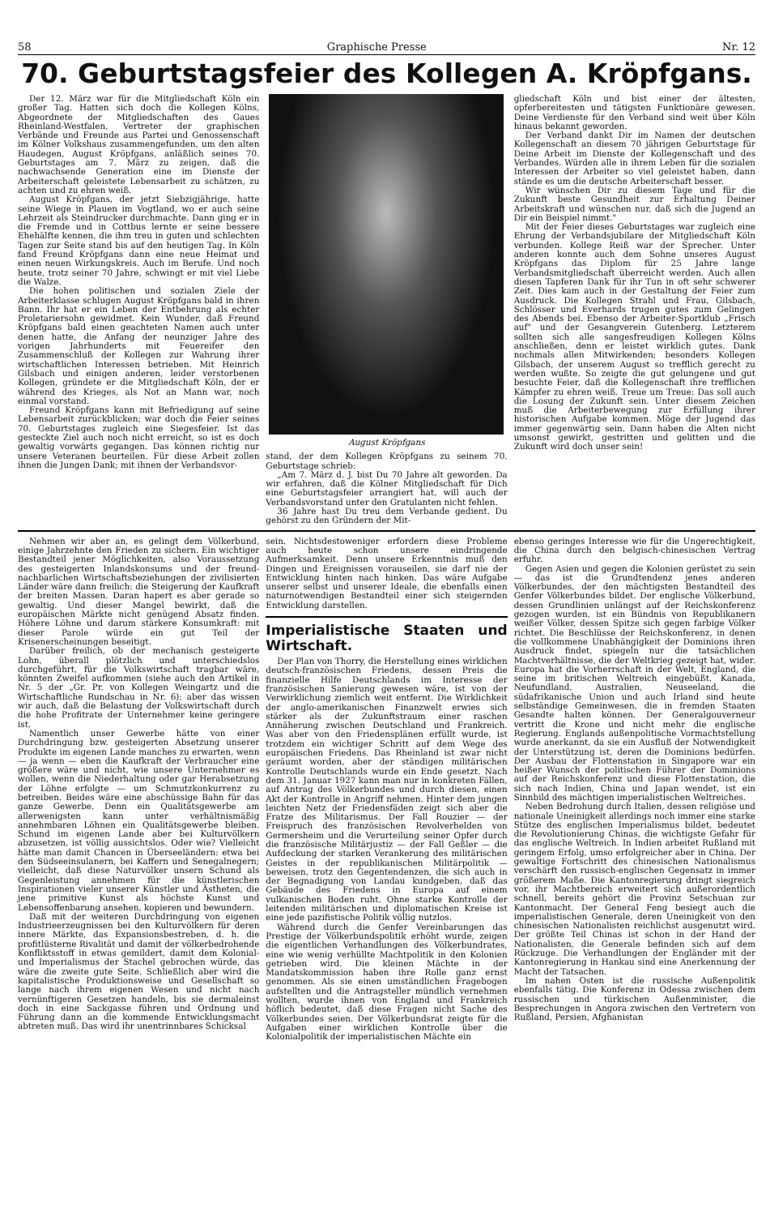58 Graphische Presse Nr. 12
70. Geburtstagsfeier des Kollegen A. Kröpfgans.
Der 12. März war für die Mitgliedschaft Köln ein großer Tag. Hatten sich doch die Kollegen Kölns, Abgeordnete der Mitgliedschaften des Gaues Rheinland-Westfalen, Vertreter der graphischen Verbände und Freunde aus Partei und Genossenschaft im Kölner Volkshaus zusammengefunden, um den alten Haudegen, August Kröpfgans, anläßlich seines 70. Geburtstages am 7. März zu zeigen, daß die nachwachsende Generation eine im Dienste der Arbeiterschaft geleistete Lebensarbeit zu schätzen, zu achten und zu ehren weiß.
August Kröpfgans, der jetzt Siebzigjährige, hatte seine Wiege in Plauen im Vogtland, wo er auch seine Lehrzeit als Steindrucker durchmachte. Dann ging er in die Fremde und in Cottbus lernte er seine bessere Ehehälfte kennen, die ihm treu in guten und schlechten Tagen zur Seite stand bis auf den heutigen Tag. In Köln fand Freund Kröpfgans dann eine neue Heimat und einen neuen Wirkungskreis. Auch im Berufe. Und noch heute, trotz seiner 70 Jahre, schwingt er mit viel Liebe die Walze.
Die hohen politischen und sozialen Ziele der Arbeiterklasse schlugen August Kröpfgans bald in ihren Bann. Ihr hat er ein Leben der Entbehrung als echter Proletariersohn gewidmet. Kein Wunder, daß Freund Kröpfgans bald einen geachteten Namen auch unter denen hatte, die Anfang der neunziger Jahre des vorigen Jahrhunderts mit Feuereifer den Zusammenschluß der Kollegen zur Wahrung ihrer wirtschaftlichen Interessen betrieben. Mit Heinrich Gilsbach und einigen anderen, leider verstorbenen Kollegen, gründete er die Mitgliedschaft Köln, der er während des Krieges, als Not an Mann war, noch einmal vorstand.
Freund Kröpfgans kann mit Befriedigung auf seine Lebensarbeit zurückblicken; war doch die Feier seines 70. Geburtstages zugleich eine Siegesfeier. Ist das gesteckte Ziel auch noch nicht erreicht, so ist es doch gewaltig vorwärts gegangen. Das können richtig nur unsere Veteranen beurteilen. Für diese Arbeit zollen ihnen die Jungen Dank; mit ihnen der Verbandsvor-
August Kröpfgans
stand, der dem Kollegen Kröpfgans zu seinem 70. Geburtstage schrieb:
„Am 7. März d. J. bist Du 70 Jahre alt geworden. Da wir erfahren, daß die Kölner Mitgliedschaft für Dich eine Geburtstagsfeier arrangiert hat, will auch der Verbandsvorstand unter den Gratulanten nicht fehlen.
36 Jahre hast Du treu dem Verbande gedient. Du gehörst zu den Gründern der Mit-
gliedschaft Köln und bist einer der ältesten, opferbereitesten und tätigsten Funktionäre gewesen. Deine Verdienste für den Verband sind weit über Köln hinaus bekannt geworden.
Der Verband dankt Dir im Namen der deutschen Kollegenschaft an diesem 70 jährigen Geburtstage für Deine Arbeit im Dienste der Kollegenschaft und des Verbandes. Würden alle in ihrem Leben für die sozialen Interessen der Arbeiter so viel geleistet haben, dann stände es um die deutsche Arbeiterschaft besser.
Wir wünschen Dir zu diesem Tage und für die Zukunft beste Gesundheit zur Erhaltung Deiner Arbeitskraft und wünschen nur, daß sich die Jugend an Dir ein Beispiel nimmt."
Mit der Feier dieses Geburtstages war zugleich eine Ehrung der Verbandsjubilare der Mitgliedschaft Köln verbunden. Kollege Reiß war der Sprecher. Unter anderen konnte auch dem Sohne unseres August Kröpfgans das Diplom für 25 Jahre lange Verbandsmitgliedschaft überreicht werden. Auch allen diesen Tapferen Dank für ihr Tun in oft sehr schwerer Zeit. Dies kam auch in der Gestaltung der Feier zum Ausdruck. Die Kollegen Strahl und Frau, Gilsbach, Schlösser und Everhards trugen gutes zum Gelingen des Abends bei. Ebenso der Arbeiter-Sportklub „Frisch auf" und der Gesangverein Gutenberg. Letzterem sollten sich alle sangesfreudigen Kollegen Kölns anschließen, denn er leistet wirklich gutes. Dank nochmals allen Mitwirkenden; besonders Kollegen Gilsbach, der unserem August so trefflich gerecht zu werden wußte. So zeigte die gut gelungene und gut besuchte Feier, daß die Kollegenschaft ihre trefflichen Kämpfer zu ehren weiß. Treue um Treue: Das soll auch die Losung der Zukunft sein. Unter diesem Zeichen muß die Arbeiterbewegung zur Erfüllung ihrer historischen Aufgabe kommen. Möge der Jugend das immer gegenwärtig sein. Dann haben die Alten nicht umsonst gewirkt, gestritten und gelitten und die Zukunft wird doch unser sein!
Nehmen wir aber an, es gelingt dem Völkerbund, einige Jahrzehnte den Frieden zu sichern. Ein wichtiger Bestandteil jener Möglichkeiten, also Voraussetzung des gesteigerten Inlandskonsums und der freund-nachbarlichen Wirtschaftsbeziehungen der zivilisierten Länder wäre dann freilich: die Steigerung der Kaufkraft der breiten Massen. Daran hapert es aber gerade so gewaltig. Und dieser Mangel bewirkt, daß die europäischen Märkte nicht genügend Absatz finden. Höhere Löhne und darum stärkere Konsumkraft: mit dieser Parole würde ein gut Teil der Krisenerscheinungen beseitigt.
Darüber freilich, ob der mechanisch gesteigerte Lohn, überall plötzlich und unterschiedslos durchgeführt, für die Volkswirtschaft tragbar wäre, könnten Zweifel aufkommen (siehe auch den Artikel in Nr. 5 der „Gr. Pr. von Kollegen Weingartz und die Wirtschaftliche Rundschau in Nr. 6); aber das wissen wir auch, daß die Belastung der Volkswirtschaft durch die hohe Profitrate der Unternehmer keine geringere ist.
Namentlich unser Gewerbe hätte von einer Durchdringung bzw. gesteigerten Absetzung unserer Produkte im eigenen Lande manches zu erwarten, wenn — ja wenn — eben die Kaufkraft der Verbraucher eine größere wäre und nicht, wie unsere Unternehmer es wollen, wenn die Niederhaltung oder gar Herabsetzung der Löhne erfolgte — um Schmutzkonkurrenz zu betreiben. Beides wäre eine abschüssige Bahn für das ganze Gewerbe. Denn ein Qualitätsgewerbe am allerwenigsten kann unter verhältnismäßig annehmbaren Löhnen ein Qualitätsgewerbe bleiben. Schund im eigenen Lande aber bei Kulturvölkern abzusetzen, ist völlig aussichtslos. Oder wie? Vielleicht hätte man damit Chancen in Überseeländern: etwa bei den Südseeinsulanern, bei Kaffern und Senegalnegern; vielleicht, daß diese Naturvölker unsern Schund als Gegenleistung annehmen für die künstlerischen Inspirationen vieler unserer Künstler und Ästheten, die jene primitive Kunst als höchste Kunst und Lebensoffenbarung ansehen, kopieren und bewundern.
Daß mit der weiteren Durchdringung von eigenen Industrieerzeugnissen bei den Kulturvölkern für deren innere Märkte, das Expansionsbestreben, d. h. die profitlüsterne Rivalität und damit der völkerbedrohende Konfliktsstoff in etwas gemildert, damit dem Kolonial- und Imperialismus der Stachel gebrochen würde, das wäre die zweite gute Seite. Schließlich aber wird die kapitalistische Produktionsweise und Gesellschaft so lange nach ihrem eigenen Wesen und nicht nach vernünftigeren Gesetzen handeln, bis sie dermaleinst doch in eine Sackgasse führen und Ordnung und Führung dann an die kommende Entwicklungsmacht abtreten muß. Das wird ihr unentrinnbares Schicksal
sein. Nichtsdestoweniger erfordern diese Probleme auch heute schon unsere eindringende Aufmerksamkeit. Denn unsere Erkenntnis muß den Dingen und Ereignissen vorauseilen, sie darf nie der Entwicklung hinten nach hinken. Das wäre Aufgabe unserer selbst und unserer Ideale, die ebenfalls einen naturnotwendigen Bestandteil einer sich steigernden Entwicklung darstellen.
Imperialistische Staaten und Wirtschaft.
Der Plan von Thorry, die Herstellung eines wirklichen deutsch-französischen Friedens, dessen Preis die finanzielle Hilfe Deutschlands im Interesse der französischen Sanierung gewesen wäre, ist von der Verwirklichung ziemlich weit entfernt. Die Wirklichkeit der anglo-amerikanischen Finanzwelt erwies sich stärker als der Zukunftstraum einer raschen Annäherung zwischen Deutschland und Frankreich. Was aber von den Friedensplänen erfüllt wurde, ist trotzdem ein wichtiger Schritt auf dem Wege des europäischen Friedens. Das Rheinland ist zwar nicht geräumt worden, aber der ständigen militärischen Kontrolle Deutschlands wurde ein Ende gesetzt. Nach dem 31. Januar 1927 kann man nur in konkreten Fällen, auf Antrag des Völkerbundes und durch diesen, einen Akt der Kontrolle in Angriff nehmen. Hinter dem jungen leichten Netz der Friedensfäden zeigt sich aber die Fratze des Militarismus. Der Fall Rouzier — der Freispruch des französischen Revolverhelden von Germersheim und die Verurteilung seiner Opfer durch die französische Militärjustiz — der Fall Geßler — die Aufdeckung der starken Verankerung des militärischen Geistes in der republikanischen Militärpolitik — beweisen, trotz den Gegentendenzen, die sich auch in der Begnadigung von Landau kundgeben, daß das Gebäude des Friedens in Europa auf einem vulkanischen Boden ruht. Ohne starke Kontrolle der leitenden militärischen und diplomatischen Kreise ist eine jede pazifistische Politik völlig nutzlos.
Während durch die Genfer Vereinbarungen das Prestige der Völkerbundspolitik erhöht wurde, zeigen die eigentlichen Verhandlungen des Völkerbundrates, eine wie wenig verhüllte Machtpolitik in den Kolonien getrieben wird. Die kleinen Mächte in der Mandatskommission haben ihre Rolle ganz ernst genommen. Als sie einen umständlichen Fragebogen aufstellten und die Antragsteller mündlich vernehmen wollten, wurde ihnen von England und Frankreich höflich bedeutet, daß diese Fragen nicht Sache des Völkerbundes seien. Der Völkerbundsrat zeigte für die Aufgaben einer wirklichen Kontrolle über die Kolonialpolitik der imperialistischen Mächte ein
ebenso geringes Interesse wie für die Ungerechtigkeit, die China durch den belgisch-chinesischen Vertrag erfuhr.
Gegen Asien und gegen die Kolonien gerüstet zu sein — das ist die Grundtendenz jenes anderen Völkerbundes, der den mächtigsten Bestandteil des Genfer Völkerbundes bildet. Der englische Völkerbund, dessen Grundlinien unlängst auf der Reichskonferenz gezogen wurden, ist ein Bündnis von Republikanern weißer Völker, dessen Spitze sich gegen farbige Völker richtet. Die Beschlüsse der Reichskonferenz, in denen die vollkommene Unabhängigkeit der Dominions ihren Ausdruck findet, spiegeln nur die tatsächlichen Machtverhältnisse, die der Weltkrieg gezeigt hat, wider. Europa hat die Vorherrschaft in der Welt, England, die seine im britischen Weltreich eingebüßt. Kanada, Neufundland, Australien, Neuseeland, die südafrikanische Union und auch Irland sind heute selbständige Gemeinwesen, die in fremden Staaten Gesandte halten können. Der Generalgouverneur vertritt die Krone und nicht mehr die englische Regierung. Englands außenpolitische Vormachtstellung wurde anerkannt, da sie ein Ausfluß der Notwendigkeit der Unterstützung ist, deren die Dominions bedürfen. Der Ausbau der Flottenstation in Singapore war ein heißer Wunsch der politischen Führer der Dominions auf der Reichskonferenz und diese Flottenstation, die sich nach Indien, China und Japan wendet, ist ein Sinnbild des mächtigen imperialistischen Weltreiches.
Neben Bedrohung durch Italien, dessen religiöse und nationale Uneinigkeit allerdings noch immer eine starke Stütze des englischen Imperialismus bildet, bedeutet die Revolutionierung Chinas, die wichtigste Gefahr für das englische Weltreich. In Indien arbeitet Rußland mit geringem Erfolg, umso erfolgreicher aber in China. Der gewaltige Fortschritt des chinesischen Nationalismus verschärft den russisch-englischen Gegensatz in immer größerem Maße. Die Kantonregierung dringt siegreich vor, ihr Machtbereich erweitert sich außerordentlich schnell, bereits gehört die Provinz Setschuan zur Kantonmacht. Der General Feng besiegt auch die imperialistischen Generale, deren Uneinigkeit von den chinesischen Nationalisten reichlichst ausgenutzt wird. Der größte Teil Chinas ist schon in der Hand der Nationalisten, die Generale befinden sich auf dem Rückzuge. Die Verhandlungen der Engländer mit der Kantonregierung in Hankau sind eine Anerkennung der Macht der Tatsachen.
Im nahen Osten ist die russische Außenpolitik ebenfalls tätig. Die Konferenz in Odessa zwischen dem russischen und türkischen Außenminister, die Besprechungen in Angora zwischen den Vertretern von Rußland, Persien, Afghanistan